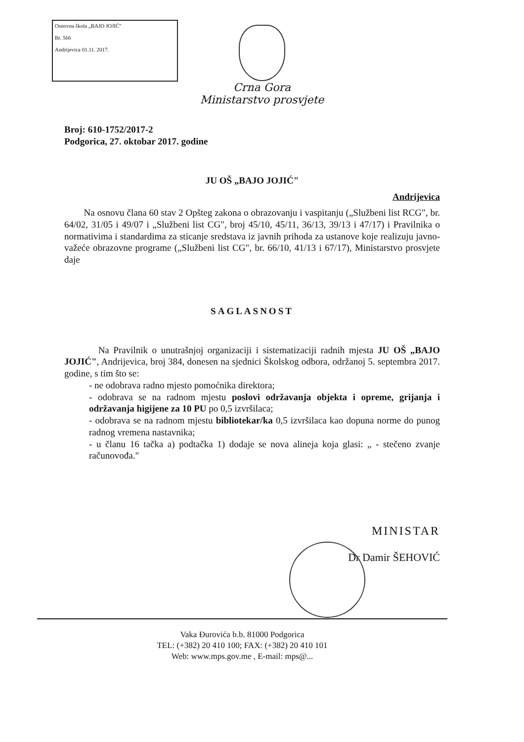Osnovna škola „BAJO JOJIĆ"
Br. 566
Andrijevica 01.11. 2017.
Crna Gora
Ministarstvo prosvjete
Broj: 610-1752/2017-2
Podgorica, 27. oktobar 2017. godine
JU OŠ „BAJO JOJIĆ"
Andrijevica
Na osnovu člana 60 stav 2 Opšteg zakona o obrazovanju i vaspitanju („Službeni list RCG", br. 64/02, 31/05 i 49/07 i „Službeni list CG", broj 45/10, 45/11, 36/13, 39/13 i 47/17) i Pravilnika o normativima i standardima za sticanje sredstava iz javnih prihoda za ustanove koje realizuju javno-važeće obrazovne programe („Službeni list CG", br. 66/10, 41/13 i 67/17), Ministarstvo prosvjete daje
SAGLASNOST
Na Pravilnik o unutrašnjoj organizaciji i sistematizaciji radnih mjesta JU OŠ „BAJO JOJIĆ", Andrijevica, broj 384, donesen na sjednici Školskog odbora, održanoj 5. septembra 2017. godine, s tim što se:
- ne odobrava radno mjesto pomoćnika direktora;
- odobrava se na radnom mjestu poslovi održavanja objekta i opreme, grijanja i održavanja higijene za 10 PU po 0,5 izvršilaca;
- odobrava se na radnom mjestu bibliotekar/ka 0,5 izvršilaca kao dopuna norme do punog radnog vremena nastavnika;
- u članu 16 tačka a) podtačka 1) dodaje se nova alineja koja glasi: „ - stečeno zvanje računovođa."
MINISTAR
Dr Damir ŠEHOVIĆ
Vaka Đurovića b.b. 81000 Podgorica
TEL: (+382) 20 410 100; FAX: (+382) 20 410 101
Web: www.mps.gov.me , E-mail: mps@...